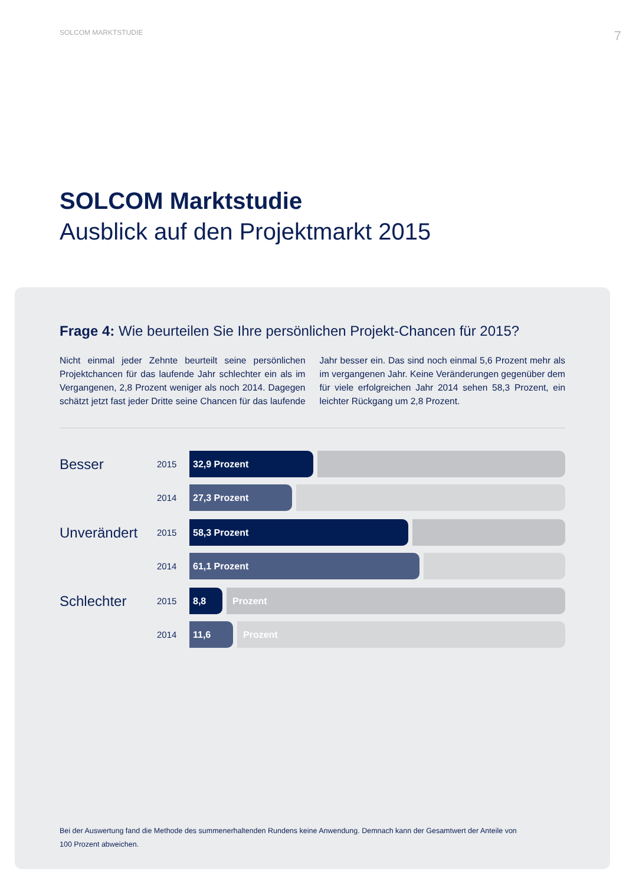SOLCOM MARKTSTUDIE 7
SOLCOM Marktstudie
Ausblick auf den Projektmarkt 2015
Frage 4: Wie beurteilen Sie Ihre persönlichen Projekt-Chancen für 2015?
Nicht einmal jeder Zehnte beurteilt seine persönlichen Projektchancen für das laufende Jahr schlechter ein als im Vergangenen, 2,8 Prozent weniger als noch 2014. Dagegen schätzt jetzt fast jeder Dritte seine Chancen für das laufende Jahr besser ein. Das sind noch einmal 5,6 Prozent mehr als im vergangenen Jahr. Keine Veränderungen gegenüber dem für viele erfolgreichen Jahr 2014 sehen 58,3 Prozent, ein leichter Rückgang um 2,8 Prozent.
Besser
2015
32,9 Prozent
2014
27,3 Prozent
Unverändert
2015
58,3 Prozent
2014
61,1 Prozent
Schlechter
2015
8,8 Prozent
2014
11,6 Prozent
Bei der Auswertung fand die Methode des summenerhaltenden Rundens keine Anwendung. Demnach kann der Gesamtwert der Anteile von 100 Prozent abweichen.